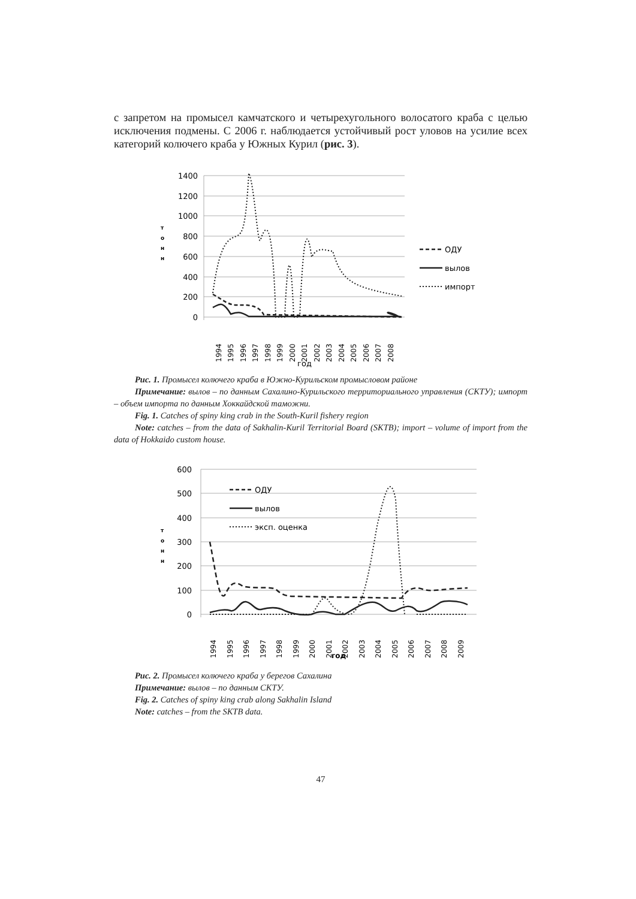с запретом на промысел камчатского и четырехугольного волосатого краба с целью исключения подмены. С 2006 г. наблюдается устойчивый рост уловов на усилие всех категорий колючего краба у Южных Курил (рис. 3).
0
200
400
600
800
1000
1200
1400
т
о
н
н
1994
1995
1996
1997
1998
1999
2000
2001
2002
2003
2004
2005
2006
2007
2008
год
ОДУ
вылов
импорт
Рис. 1. Промысел колючего краба в Южно-Курильском промысловом районе
Примечание: вылов – по данным Сахалино-Курильского территориального управления (СКТУ); импорт – объем импорта по данным Хоккайдской таможни.
Fig. 1. Catches of spiny king crab in the South-Kuril fishery region
Note: catches – from the data of Sakhalin-Kuril Territorial Board (SKTB); import – volume of import from the data of Hokkaido custom house.
0
100
200
300
400
500
600
т
о
н
н
1994
1995
1996
1997
1998
1999
2000
2001
2002
2003
2004
2005
2006
2007
2008
2009
год
ОДУ
вылов
эксп. оценка
Рис. 2. Промысел колючего краба у берегов Сахалина
Примечание: вылов – по данным СКТУ.
Fig. 2. Catches of spiny king crab along Sakhalin Island
Note: catches – from the SKTB data.
47